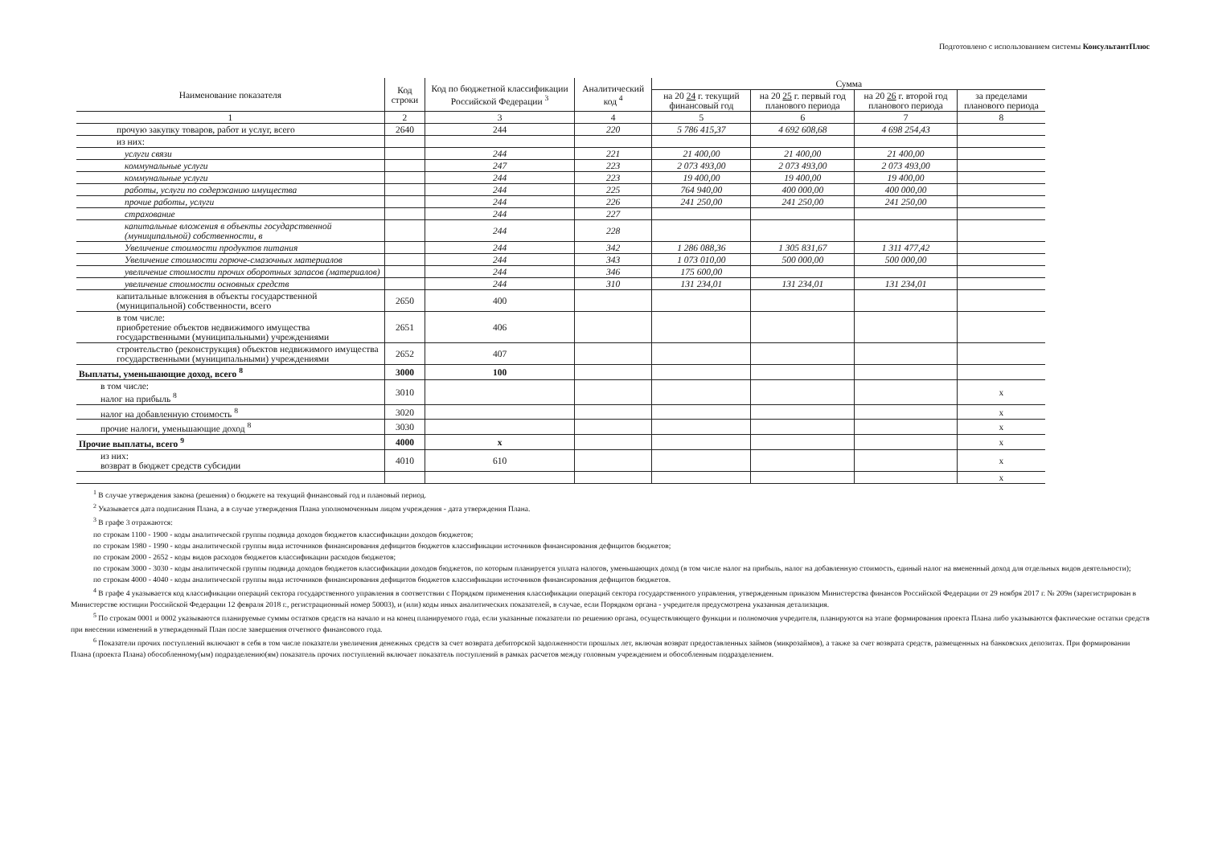Подготовлено с использованием системы КонсультантПлюс
| Наименование показателя | Код строки | Код по бюджетной классификации Российской Федерации <sup>3</sup> | Аналитический код <sup>4</sup> | Сумма | | | |
| --- | --- | --- | --- | --- | --- | --- | --- |
| | | | | на 20 24 г. текущий финансовый год | на 20 25 г. первый год планового периода | на 20 26 г. второй год планового периода | за пределами планового периода |
| 1 | 2 | 3 | 4 | 5 | 6 | 7 | 8 |
| прочую закупку товаров, работ и услуг, всего | 2640 | 244 | 220 | 5 786 415,37 | 4 692 608,68 | 4 698 254,43 | |
| из них: | | | | | | | |
| услуги связи | | 244 | 221 | 21 400,00 | 21 400,00 | 21 400,00 | |
| коммунальные услуги | | 247 | 223 | 2 073 493,00 | 2 073 493,00 | 2 073 493,00 | |
| коммунальные услуги | | 244 | 223 | 19 400,00 | 19 400,00 | 19 400,00 | |
| работы, услуги по содержанию имущества | | 244 | 225 | 764 940,00 | 400 000,00 | 400 000,00 | |
| прочие работы, услуги | | 244 | 226 | 241 250,00 | 241 250,00 | 241 250,00 | |
| страхование | | 244 | 227 | | | | |
| капитальные вложения в объекты государственной (муниципальной) собственности, в | | 244 | 228 | | | | |
| Увеличение стоимости продуктов питания | | 244 | 342 | 1 286 088,36 | 1 305 831,67 | 1 311 477,42 | |
| Увеличение стоимости горюче-смазочных материалов | | 244 | 343 | 1 073 010,00 | 500 000,00 | 500 000,00 | |
| увеличение стоимости прочих оборотных запасов (материалов) | | 244 | 346 | 175 600,00 | | | |
| увеличение стоимости основных средств | | 244 | 310 | 131 234,01 | 131 234,01 | 131 234,01 | |
| капитальные вложения в объекты государственной (муниципальной) собственности, всего | 2650 | 400 | | | | | |
| в том числе: приобретение объектов недвижимого имущества государственными (муниципальными) учреждениями | 2651 | 406 | | | | | |
| строительство (реконструкция) объектов недвижимого имущества государственными (муниципальными) учреждениями | 2652 | 407 | | | | | |
| Выплаты, уменьшающие доход, всего <sup>8</sup> | 3000 | 100 | | | | | |
| в том числе: налог на прибыль <sup>8</sup> | 3010 | | | | | | x |
| налог на добавленную стоимость <sup>8</sup> | 3020 | | | | | | x |
| прочие налоги, уменьшающие доход <sup>8</sup> | 3030 | | | | | | x |
| Прочие выплаты, всего <sup>9</sup> | 4000 | x | | | | | x |
| из них: возврат в бюджет средств субсидии | 4010 | 610 | | | | | x |
| | | | | | | | x |
<sup>1</sup> В случае утверждения закона (решения) о бюджете на текущий финансовый год и плановый период.
<sup>2</sup> Указывается дата подписания Плана, а в случае утверждения Плана уполномоченным лицом учреждения - дата утверждения Плана.
<sup>3</sup> В графе 3 отражаются:
по строкам 1100 - 1900 - коды аналитической группы подвида доходов бюджетов классификации доходов бюджетов;
по строкам 1980 - 1990 - коды аналитической группы вида источников финансирования дефицитов бюджетов классификации источников финансирования дефицитов бюджетов;
по строкам 2000 - 2652 - коды видов расходов бюджетов классификации расходов бюджетов;
по строкам 3000 - 3030 - коды аналитической группы подвида доходов бюджетов классификации доходов бюджетов, по которым планируется уплата налогов, уменьшающих доход (в том числе налог на прибыль, налог на добавленную стоимость, единый налог на вмененный доход для отдельных видов деятельности);
по строкам 4000 - 4040 - коды аналитической группы вида источников финансирования дефицитов бюджетов классификации источников финансирования дефицитов бюджетов.
<sup>4</sup> В графе 4 указывается код классификации операций сектора государственного управления в соответствии с Порядком применения классификации операций сектора государственного управления, утвержденным приказом Министерства финансов Российской Федерации от 29 ноября 2017 г. № 209н (зарегистрирован в Министерстве юстиции Российской Федерации 12 февраля 2018 г., регистрационный номер 50003), и (или) коды иных аналитических показателей, в случае, если Порядком органа - учредителя предусмотрена указанная детализация.
<sup>5</sup> По строкам 0001 и 0002 указываются планируемые суммы остатков средств на начало и на конец планируемого года, если указанные показатели по решению органа, осуществляющего функции и полномочия учредителя, планируются на этапе формирования проекта Плана либо указываются фактические остатки средств при внесении изменений в утвержденный План после завершения отчетного финансового года.
<sup>6</sup> Показатели прочих поступлений включают в себя в том числе показатели увеличения денежных средств за счет возврата дебиторской задолженности прошлых лет, включая возврат предоставленных займов (микрозаймов), а также за счет возврата средств, размещенных на банковских депозитах. При формировании Плана (проекта Плана) обособленному(ым) подразделению(ям) показатель прочих поступлений включает показатель поступлений в рамках расчетов между головным учреждением и обособленным подразделением.